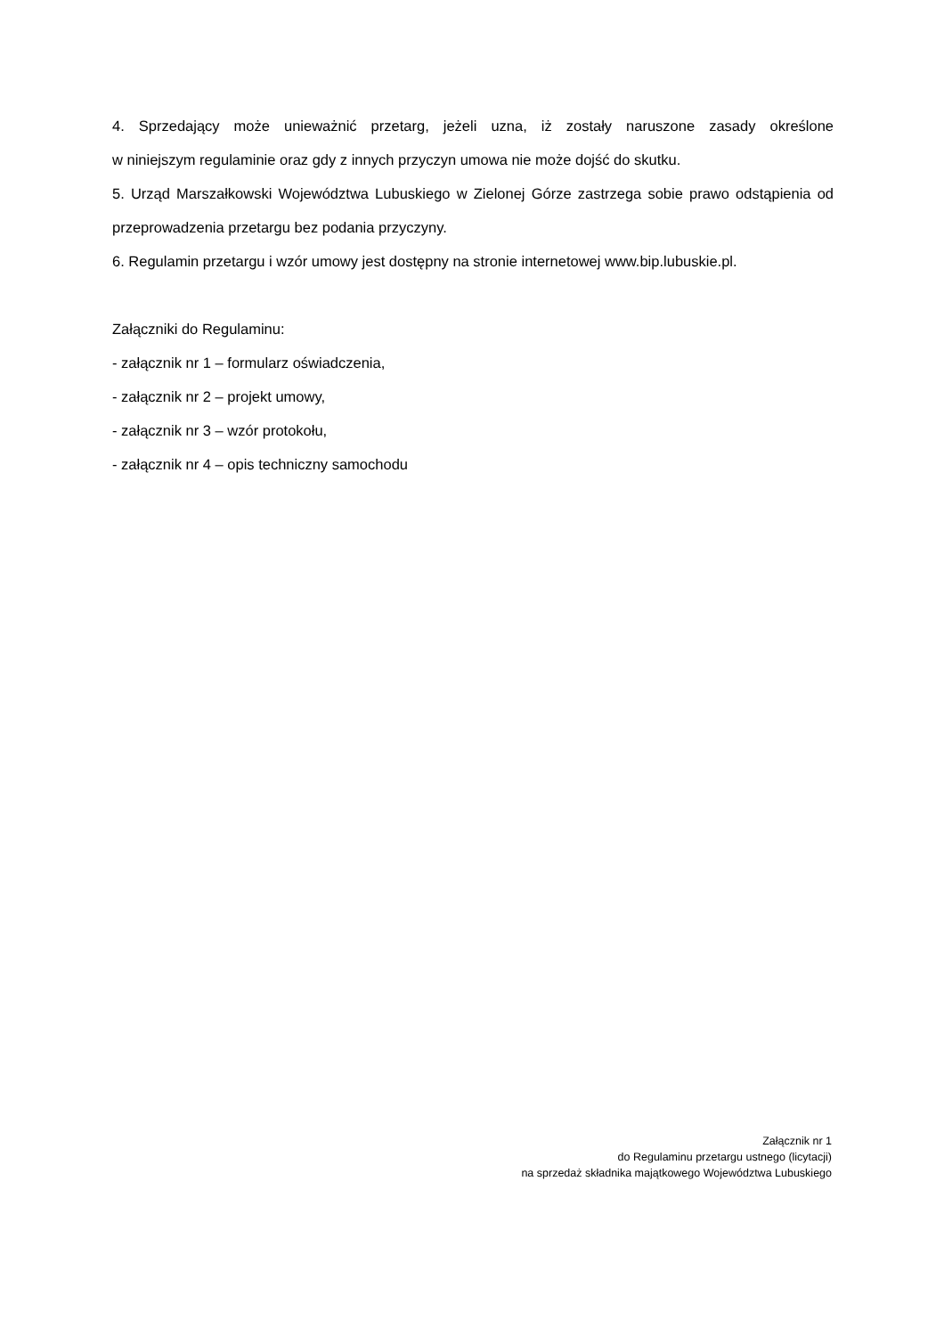4. Sprzedający może unieważnić przetarg, jeżeli uzna, iż zostały naruszone zasady określone
w niniejszym regulaminie oraz gdy z innych przyczyn umowa nie może dojść do skutku.
5. Urząd Marszałkowski Województwa Lubuskiego w Zielonej Górze zastrzega sobie prawo odstąpienia od przeprowadzenia przetargu bez podania przyczyny.
6. Regulamin przetargu i wzór umowy jest dostępny na stronie internetowej www.bip.lubuskie.pl.
Załączniki do Regulaminu:
- załącznik nr 1 – formularz oświadczenia,
- załącznik nr 2 – projekt umowy,
- załącznik nr 3 – wzór protokołu,
- załącznik nr 4 – opis techniczny samochodu
Załącznik nr 1
do Regulaminu przetargu ustnego (licytacji)
na sprzedaż składnika majątkowego Województwa Lubuskiego